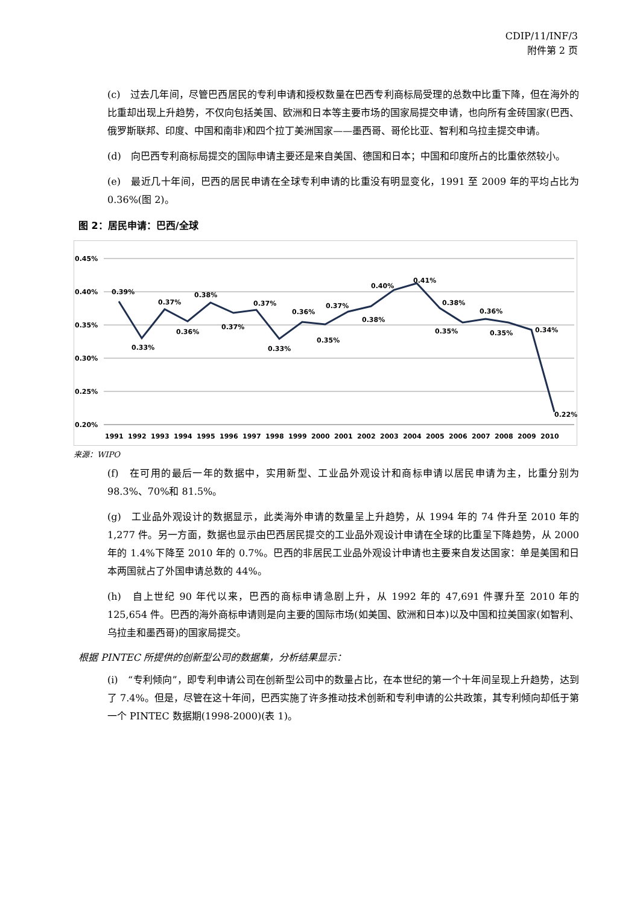CDIP/11/INF/3
附件第 2 页
(c)　过去几年间，尽管巴西居民的专利申请和授权数量在巴西专利商标局受理的总数中比重下降，但在海外的比重却出现上升趋势，不仅向包括美国、欧洲和日本等主要市场的国家局提交申请，也向所有金砖国家(巴西、俄罗斯联邦、印度、中国和南非)和四个拉丁美洲国家——墨西哥、哥伦比亚、智利和乌拉圭提交申请。
(d)　向巴西专利商标局提交的国际申请主要还是来自美国、德国和日本；中国和印度所占的比重依然较小。
(e)　最近几十年间，巴西的居民申请在全球专利申请的比重没有明显变化，1991 至 2009 年的平均占比为 0.36%(图 2)。
图 2：居民申请：巴西/全球
0.45%
0.40%
0.35%
0.30%
0.25%
0.20%
0.39%
0.33%
0.37%
0.36%
0.38%
0.37%
0.37%
0.33%
0.36%
0.35%
0.37%
0.38%
0.40%
0.41%
0.38%
0.35%
0.36%
0.35%
0.34%
0.22%
1991
1992
1993
1994
1995
1996
1997
1998
1999
2000
2001
2002
2003
2004
2005
2006
2007
2008
2009
2010
来源：WIPO
(f)　在可用的最后一年的数据中，实用新型、工业品外观设计和商标申请以居民申请为主，比重分别为 98.3%、70%和 81.5%。
(g)　工业品外观设计的数据显示，此类海外申请的数量呈上升趋势，从 1994 年的 74 件升至 2010 年的 1,277 件。另一方面，数据也显示由巴西居民提交的工业品外观设计申请在全球的比重呈下降趋势，从 2000 年的 1.4%下降至 2010 年的 0.7%。巴西的非居民工业品外观设计申请也主要来自发达国家：单是美国和日本两国就占了外国申请总数的 44%。
(h)　自上世纪 90 年代以来，巴西的商标申请急剧上升，从 1992 年的 47,691 件骤升至 2010 年的 125,654 件。巴西的海外商标申请则是向主要的国际市场(如美国、欧洲和日本)以及中国和拉美国家(如智利、乌拉圭和墨西哥)的国家局提交。
根据 PINTEC 所提供的创新型公司的数据集，分析结果显示：
(i)　“专利倾向”，即专利申请公司在创新型公司中的数量占比，在本世纪的第一个十年间呈现上升趋势，达到了 7.4%。但是，尽管在这十年间，巴西实施了许多推动技术创新和专利申请的公共政策，其专利倾向却低于第一个 PINTEC 数据期(1998-2000)(表 1)。